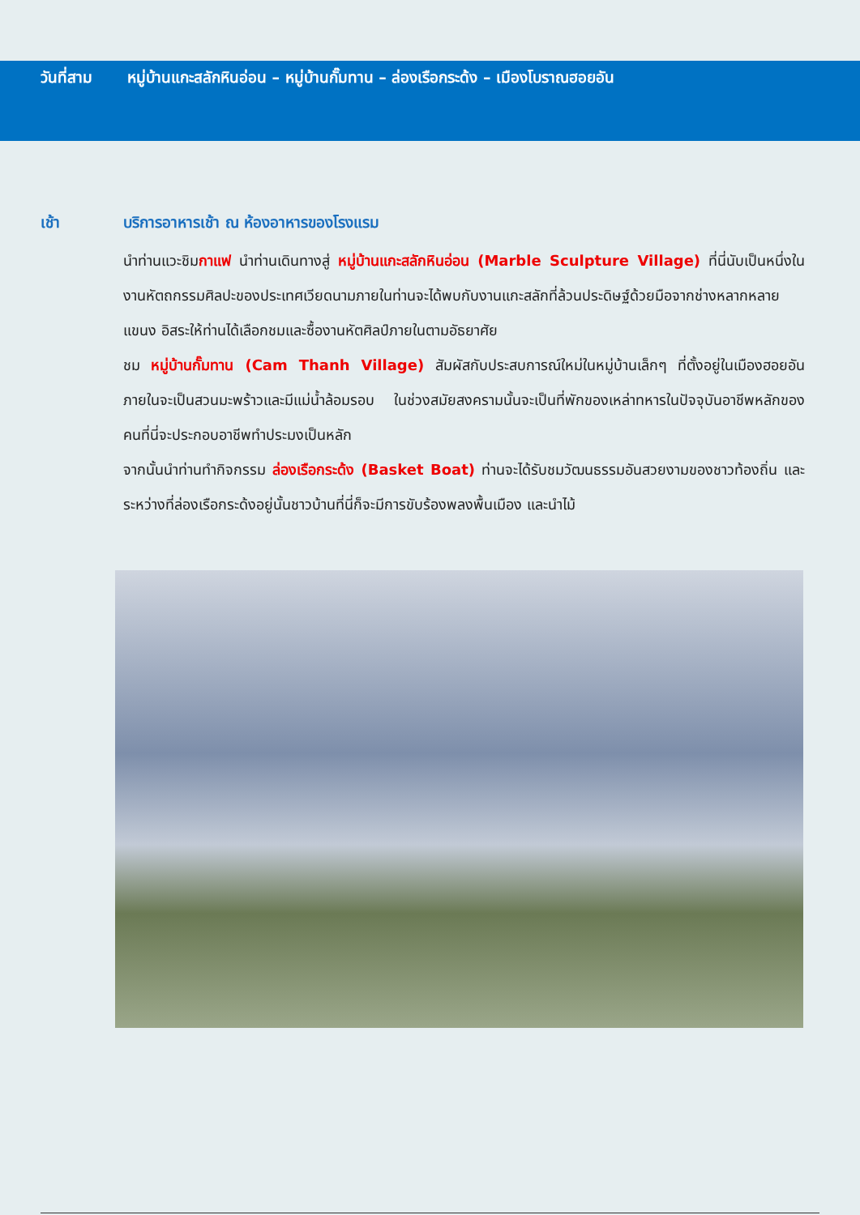วันที่สาม หมู่บ้านแกะสลักหินอ่อน – หมู่บ้านกั๊มทาน – ล่องเรือกระด้ง – เมืองโบราณฮอยอัน
เช้า บริการอาหารเช้า ณ ห้องอาหารของโรงแรม
นำท่านแวะชิมกาแฟ นำท่านเดินทางสู่ หมู่บ้านแกะสลักหินอ่อน (Marble Sculpture Village) ที่นี่นับเป็นหนึ่งในงานหัตถกรรมศิลปะของประเทศเวียดนามภายในท่านจะได้พบกับงานแกะสลักที่ล้วนประดิษฐ์ด้วยมือจากช่างหลากหลายแขนง อิสระให้ท่านได้เลือกชมและซื้องานหัตศิลป์ภายในตามอัธยาศัย
ชม หมู่บ้านกั๊มทาน (Cam Thanh Village) สัมผัสกับประสบการณ์ใหม่ในหมู่บ้านเล็กๆ ที่ตั้งอยู่ในเมืองฮอยอัน ภายในจะเป็นสวนมะพร้าวและมีแม่น้ำล้อมรอบ ในช่วงสมัยสงครามนั้นจะเป็นที่พักของเหล่าทหารในปัจจุบันอาชีพหลักของคนที่นี่จะประกอบอาชีพทำประมงเป็นหลัก
จากนั้นนำท่านทำกิจกรรม ล่องเรือกระด้ง (Basket Boat) ท่านจะได้รับชมวัฒนธรรมอันสวยงามของชาวท้องถิ่น และระหว่างที่ล่องเรือกระด้งอยู่นั้นชาวบ้านที่นี่ก็จะมีการขับร้องพลงพื้นเมือง และนำไม้